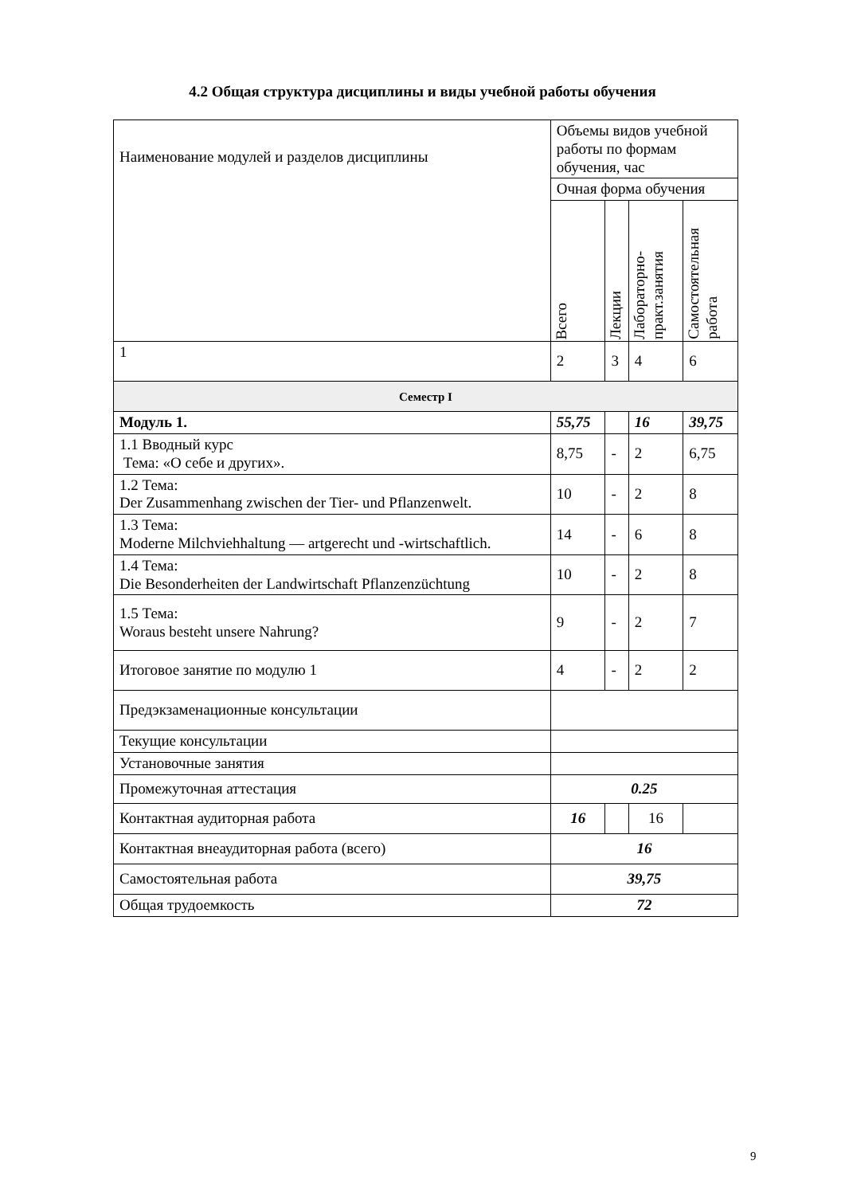4.2 Общая структура дисциплины и виды учебной работы обучения
| Наименование модулей и разделов дисциплины | Объемы видов учебной работы по формам обучения, час | | | |
| | Очная форма обучения | | | |
| | Всего | Лекции | Лабораторно- практ.занятия | Самостоятельная работа |
| 1 | 2 | 3 | 4 | 6 |
| Семестр I | | | | |
| Модуль 1. | 55,75 | | 16 | 39,75 |
| 1.1 Вводный курс Тема: «О себе и других». | 8,75 | - | 2 | 6,75 |
| 1.2 Тема: Der Zusammenhang zwischen der Tier- und Pflanzenwelt. | 10 | - | 2 | 8 |
| 1.3 Тема: Moderne Milchviehhaltung — artgerecht und -wirtschaftlich. | 14 | - | 6 | 8 |
| 1.4 Тема: Die Besonderheiten der Landwirtschaft Pflanzenzüchtung | 10 | - | 2 | 8 |
| 1.5 Тема: Woraus besteht unsere Nahrung? | 9 | - | 2 | 7 |
| Итоговое занятие по модулю 1 | 4 | - | 2 | 2 |
| Предэкзаменационные консультации | | | | |
| Текущие консультации | | | | |
| Установочные занятия | | | | |
| Промежуточная аттестация | 0.25 | | | |
| Контактная аудиторная работа | 16 | | 16 | |
| Контактная внеаудиторная работа (всего) | 16 | | | |
| Самостоятельная работа | 39,75 | | | |
| Общая трудоемкость | 72 | | | |
9